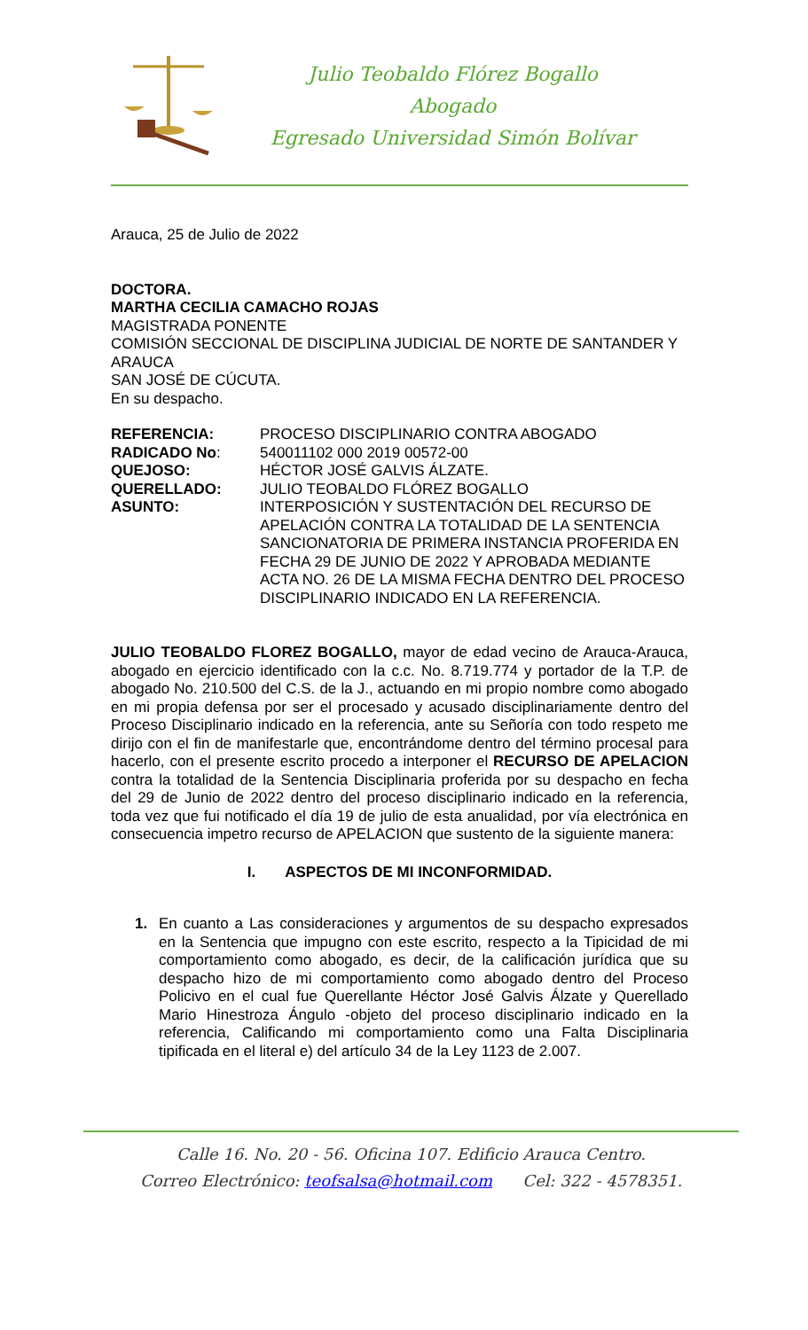Julio Teobaldo Flórez Bogallo
Abogado
Egresado Universidad Simón Bolívar
Arauca, 25 de Julio de 2022
DOCTORA.
MARTHA CECILIA CAMACHO ROJAS
MAGISTRADA PONENTE
COMISIÓN SECCIONAL DE DISCIPLINA JUDICIAL DE NORTE DE SANTANDER Y ARAUCA
SAN JOSÉ DE CÚCUTA.
En su despacho.
REFERENCIA: PROCESO DISCIPLINARIO CONTRA ABOGADO RADICADO No: 540011102 000 2019 00572-00 QUEJOSO: HÉCTOR JOSÉ GALVIS ÁLZATE. QUERELLADO: JULIO TEOBALDO FLÓREZ BOGALLO ASUNTO: INTERPOSICIÓN Y SUSTENTACIÓN DEL RECURSO DE APELACIÓN CONTRA LA TOTALIDAD DE LA SENTENCIA SANCIONATORIA DE PRIMERA INSTANCIA PROFERIDA EN FECHA 29 DE JUNIO DE 2022 Y APROBADA MEDIANTE ACTA NO. 26 DE LA MISMA FECHA DENTRO DEL PROCESO DISCIPLINARIO INDICADO EN LA REFERENCIA.
JULIO TEOBALDO FLOREZ BOGALLO, mayor de edad vecino de Arauca-Arauca, abogado en ejercicio identificado con la c.c. No. 8.719.774 y portador de la T.P. de abogado No. 210.500 del C.S. de la J., actuando en mi propio nombre como abogado en mi propia defensa por ser el procesado y acusado disciplinariamente dentro del Proceso Disciplinario indicado en la referencia, ante su Señoría con todo respeto me dirijo con el fin de manifestarle que, encontrándome dentro del término procesal para hacerlo, con el presente escrito procedo a interponer el RECURSO DE APELACION contra la totalidad de la Sentencia Disciplinaria proferida por su despacho en fecha del 29 de Junio de 2022 dentro del proceso disciplinario indicado en la referencia, toda vez que fui notificado el día 19 de julio de esta anualidad, por vía electrónica en consecuencia impetro recurso de APELACION que sustento de la siguiente manera:
I. ASPECTOS DE MI INCONFORMIDAD.
1. En cuanto a Las consideraciones y argumentos de su despacho expresados en la Sentencia que impugno con este escrito, respecto a la Tipicidad de mi comportamiento como abogado, es decir, de la calificación jurídica que su despacho hizo de mi comportamiento como abogado dentro del Proceso Policivo en el cual fue Querellante Héctor José Galvis Álzate y Querellado Mario Hinestroza Ángulo -objeto del proceso disciplinario indicado en la referencia, Calificando mi comportamiento como una Falta Disciplinaria tipificada en el literal e) del artículo 34 de la Ley 1123 de 2.007.
Calle 16. No. 20 - 56. Oficina 107. Edificio Arauca Centro.
Correo Electrónico: teofsalsa@hotmail.com Cel: 322 - 4578351.